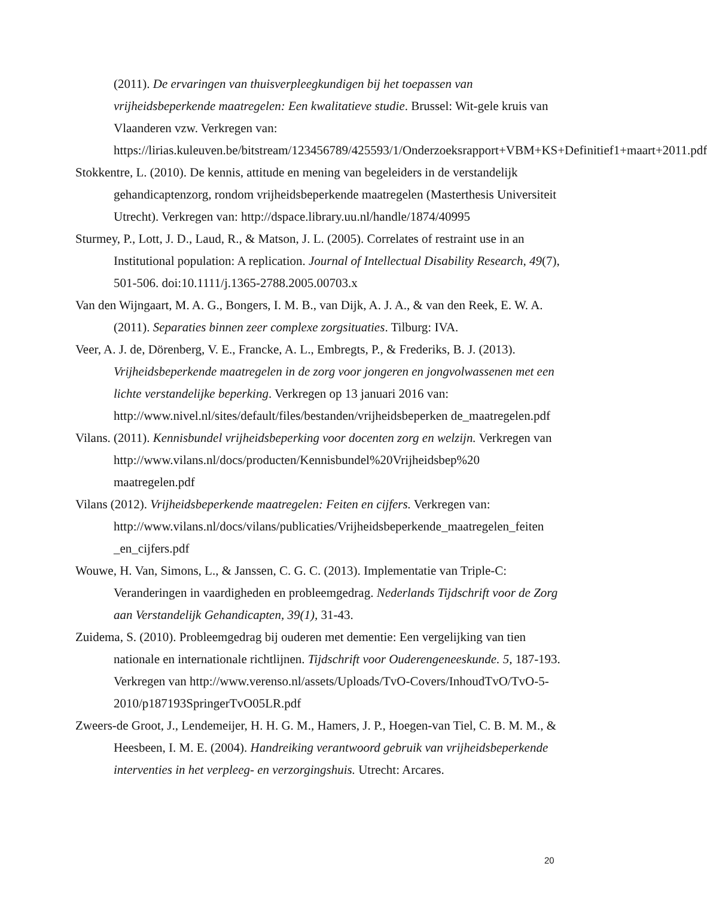(2011). De ervaringen van thuisverpleegkundigen bij het toepassen van vrijheidsbeperkende maatregelen: Een kwalitatieve studie. Brussel: Wit-gele kruis van Vlaanderen vzw. Verkregen van: https://lirias.kuleuven.be/bitstream/123456789/425593/1/Onderzoeksrapport+VBM+KS+Definitief1+maart+2011.pdf
Stokkentre, L. (2010). De kennis, attitude en mening van begeleiders in de verstandelijk gehandicaptenzorg, rondom vrijheidsbeperkende maatregelen (Masterthesis Universiteit Utrecht). Verkregen van: http://dspace.library.uu.nl/handle/1874/40995
Sturmey, P., Lott, J. D., Laud, R., & Matson, J. L. (2005). Correlates of restraint use in an Institutional population: A replication. Journal of Intellectual Disability Research, 49(7), 501-506. doi:10.1111/j.1365-2788.2005.00703.x
Van den Wijngaart, M. A. G., Bongers, I. M. B., van Dijk, A. J. A., & van den Reek, E. W. A. (2011). Separaties binnen zeer complexe zorgsituaties. Tilburg: IVA.
Veer, A. J. de, Dörenberg, V. E., Francke, A. L., Embregts, P., & Frederiks, B. J. (2013). Vrijheidsbeperkende maatregelen in de zorg voor jongeren en jongvolwassenen met een lichte verstandelijke beperking. Verkregen op 13 januari 2016 van: http://www.nivel.nl/sites/default/files/bestanden/vrijheidsbeperken de_maatregelen.pdf
Vilans. (2011). Kennisbundel vrijheidsbeperking voor docenten zorg en welzijn. Verkregen van http://www.vilans.nl/docs/producten/Kennisbundel%20Vrijheidsbep%20 maatregelen.pdf
Vilans (2012). Vrijheidsbeperkende maatregelen: Feiten en cijfers. Verkregen van: http://www.vilans.nl/docs/vilans/publicaties/Vrijheidsbeperkende_maatregelen_feiten _en_cijfers.pdf
Wouwe, H. Van, Simons, L., & Janssen, C. G. C. (2013). Implementatie van Triple-C: Veranderingen in vaardigheden en probleemgedrag. Nederlands Tijdschrift voor de Zorg aan Verstandelijk Gehandicapten, 39(1), 31-43.
Zuidema, S. (2010). Probleemgedrag bij ouderen met dementie: Een vergelijking van tien nationale en internationale richtlijnen. Tijdschrift voor Ouderengeneeskunde. 5, 187-193. Verkregen van http://www.verenso.nl/assets/Uploads/TvO-Covers/InhoudTvO/TvO-5-2010/p187193SpringerTvO05LR.pdf
Zweers-de Groot, J., Lendemeijer, H. H. G. M., Hamers, J. P., Hoegen-van Tiel, C. B. M. M., & Heesbeen, I. M. E. (2004). Handreiking verantwoord gebruik van vrijheidsbeperkende interventies in het verpleeg- en verzorgingshuis. Utrecht: Arcares.
20